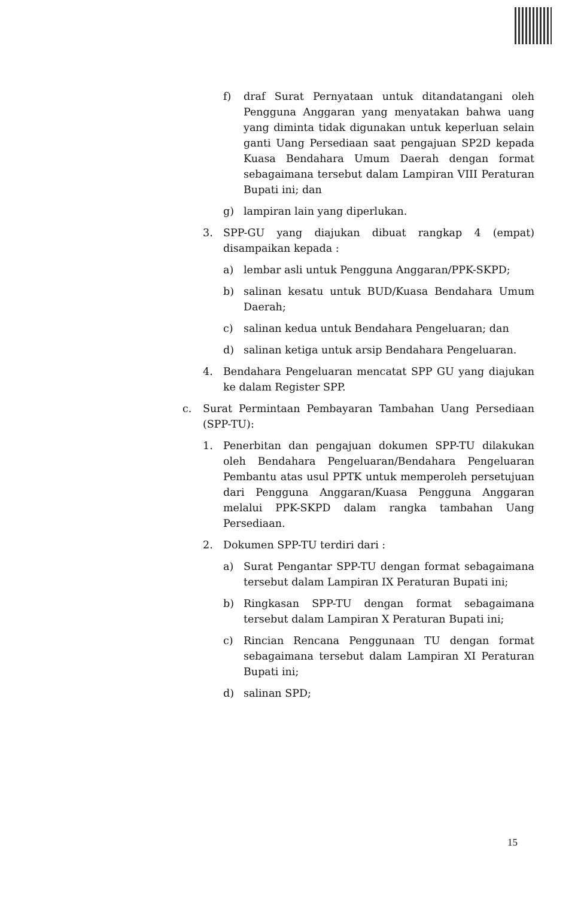f) draf Surat Pernyataan untuk ditandatangani oleh Pengguna Anggaran yang menyatakan bahwa uang yang diminta tidak digunakan untuk keperluan selain ganti Uang Persediaan saat pengajuan SP2D kepada Kuasa Bendahara Umum Daerah dengan format sebagaimana tersebut dalam Lampiran VIII Peraturan Bupati ini; dan
g) lampiran lain yang diperlukan.
3. SPP-GU yang diajukan dibuat rangkap 4 (empat) disampaikan kepada :
a) lembar asli untuk Pengguna Anggaran/PPK-SKPD;
b) salinan kesatu untuk BUD/Kuasa Bendahara Umum Daerah;
c) salinan kedua untuk Bendahara Pengeluaran; dan
d) salinan ketiga untuk arsip Bendahara Pengeluaran.
4. Bendahara Pengeluaran mencatat SPP GU yang diajukan ke dalam Register SPP.
c. Surat Permintaan Pembayaran Tambahan Uang Persediaan (SPP-TU):
1. Penerbitan dan pengajuan dokumen SPP-TU dilakukan oleh Bendahara Pengeluaran/Bendahara Pengeluaran Pembantu atas usul PPTK untuk memperoleh persetujuan dari Pengguna Anggaran/Kuasa Pengguna Anggaran melalui PPK-SKPD dalam rangka tambahan Uang Persediaan.
2. Dokumen SPP-TU terdiri dari :
a) Surat Pengantar SPP-TU dengan format sebagaimana tersebut dalam Lampiran IX Peraturan Bupati ini;
b) Ringkasan SPP-TU dengan format sebagaimana tersebut dalam Lampiran X Peraturan Bupati ini;
c) Rincian Rencana Penggunaan TU dengan format sebagaimana tersebut dalam Lampiran XI Peraturan Bupati ini;
d) salinan SPD;
15